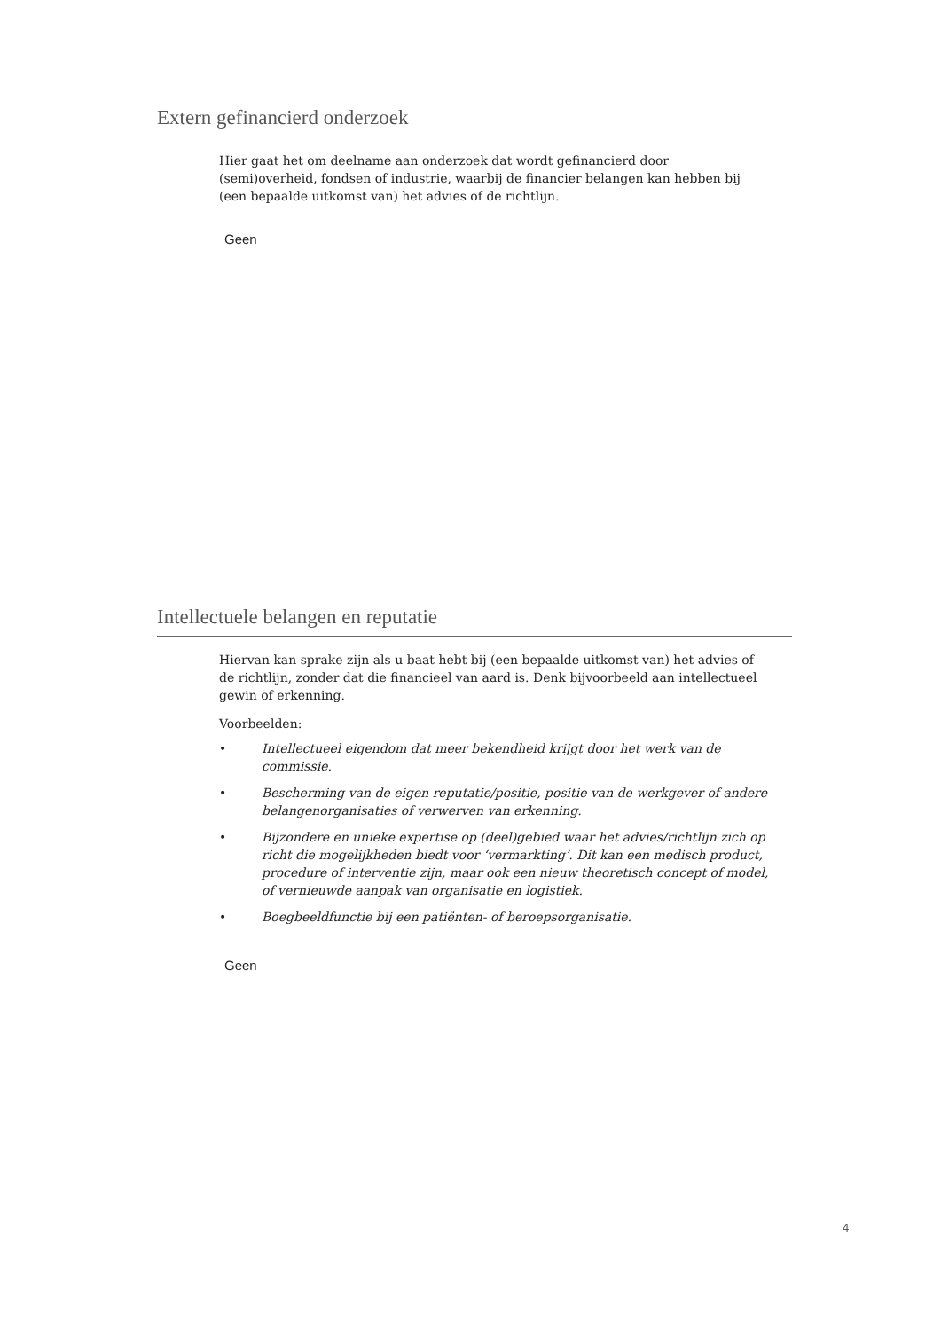Extern gefinancierd onderzoek
Hier gaat het om deelname aan onderzoek dat wordt gefinancierd door (semi)overheid, fondsen of industrie, waarbij de financier belangen kan hebben bij (een bepaalde uitkomst van) het advies of de richtlijn.
Geen
Intellectuele belangen en reputatie
Hiervan kan sprake zijn als u baat hebt bij (een bepaalde uitkomst van) het advies of de richtlijn, zonder dat die financieel van aard is. Denk bijvoorbeeld aan intellectueel gewin of erkenning.
Voorbeelden:
• Intellectueel eigendom dat meer bekendheid krijgt door het werk van de commissie.
• Bescherming van de eigen reputatie/positie, positie van de werkgever of andere belangenorganisaties of verwerven van erkenning.
• Bijzondere en unieke expertise op (deel)gebied waar het advies/richtlijn zich op richt die mogelijkheden biedt voor ‘vermarkting’. Dit kan een medisch product, procedure of interventie zijn, maar ook een nieuw theoretisch concept of model, of vernieuwde aanpak van organisatie en logistiek.
• Boegbeeldfunctie bij een patiënten- of beroepsorganisatie.
Geen
4